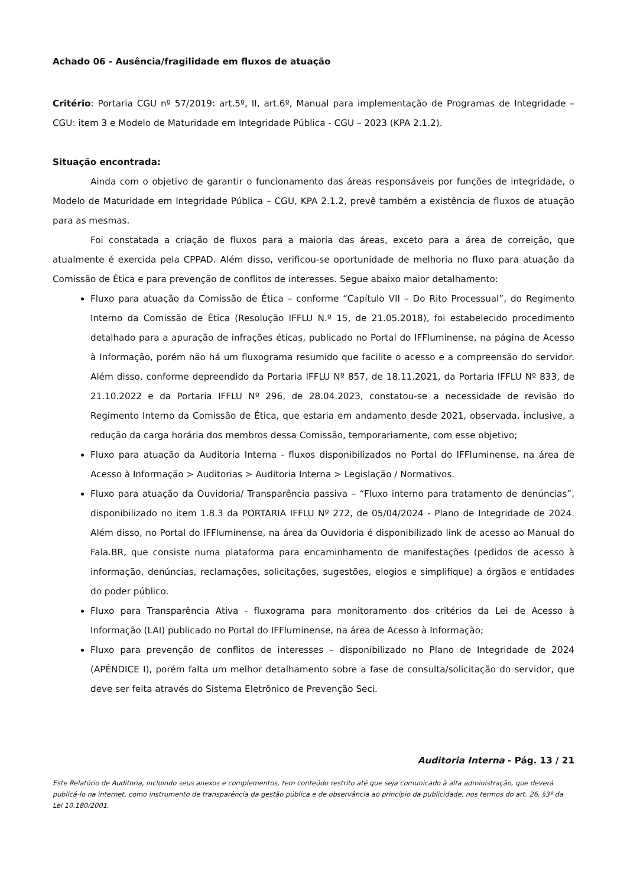Achado 06 - Ausência/fragilidade em fluxos de atuação
Critério: Portaria CGU nº 57/2019: art.5º, II, art.6º, Manual para implementação de Programas de Integridade – CGU: item 3 e Modelo de Maturidade em Integridade Pública - CGU – 2023 (KPA 2.1.2).
Situação encontrada:
Ainda com o objetivo de garantir o funcionamento das áreas responsáveis por funções de integridade, o Modelo de Maturidade em Integridade Pública – CGU, KPA 2.1.2, prevê também a existência de fluxos de atuação para as mesmas.
Foi constatada a criação de fluxos para a maioria das áreas, exceto para a área de correição, que atualmente é exercida pela CPPAD. Além disso, verificou-se oportunidade de melhoria no fluxo para atuação da Comissão de Ética e para prevenção de conflitos de interesses. Segue abaixo maior detalhamento:
Fluxo para atuação da Comissão de Ética – conforme “Capítulo VII – Do Rito Processual”, do Regimento Interno da Comissão de Ética (Resolução IFFLU N.º 15, de 21.05.2018), foi estabelecido procedimento detalhado para a apuração de infrações éticas, publicado no Portal do IFFluminense, na página de Acesso à Informação, porém não há um fluxograma resumido que facilite o acesso e a compreensão do servidor. Além disso, conforme depreendido da Portaria IFFLU Nº 857, de 18.11.2021, da Portaria IFFLU Nº 833, de 21.10.2022 e da Portaria IFFLU Nº 296, de 28.04.2023, constatou-se a necessidade de revisão do Regimento Interno da Comissão de Ética, que estaria em andamento desde 2021, observada, inclusive, a redução da carga horária dos membros dessa Comissão, temporariamente, com esse objetivo;
Fluxo para atuação da Auditoria Interna - fluxos disponibilizados no Portal do IFFluminense, na área de Acesso à Informação > Auditorias > Auditoria Interna > Legislação / Normativos.
Fluxo para atuação da Ouvidoria/ Transparência passiva – “Fluxo interno para tratamento de denúncias”, disponibilizado no item 1.8.3 da PORTARIA IFFLU Nº 272, de 05/04/2024 - Plano de Integridade de 2024. Além disso, no Portal do IFFluminense, na área da Ouvidoria é disponibilizado link de acesso ao Manual do Fala.BR, que consiste numa plataforma para encaminhamento de manifestações (pedidos de acesso à informação, denúncias, reclamações, solicitações, sugestões, elogios e simplifique) a órgãos e entidades do poder público.
Fluxo para Transparência Ativa - fluxograma para monitoramento dos critérios da Lei de Acesso à Informação (LAI) publicado no Portal do IFFluminense, na área de Acesso à Informação;
Fluxo para prevenção de conflitos de interesses – disponibilizado no Plano de Integridade de 2024 (APÊNDICE I), porém falta um melhor detalhamento sobre a fase de consulta/solicitação do servidor, que deve ser feita através do Sistema Eletrônico de Prevenção Seci.
Auditoria Interna - Pág. 13 / 21
Este Relatório de Auditoria, incluindo seus anexos e complementos, tem conteúdo restrito até que seja comunicado à alta administração, que deverá publicá-lo na internet, como instrumento de transparência da gestão pública e de observância ao princípio da publicidade, nos termos do art. 26, §3º da Lei 10.180/2001.